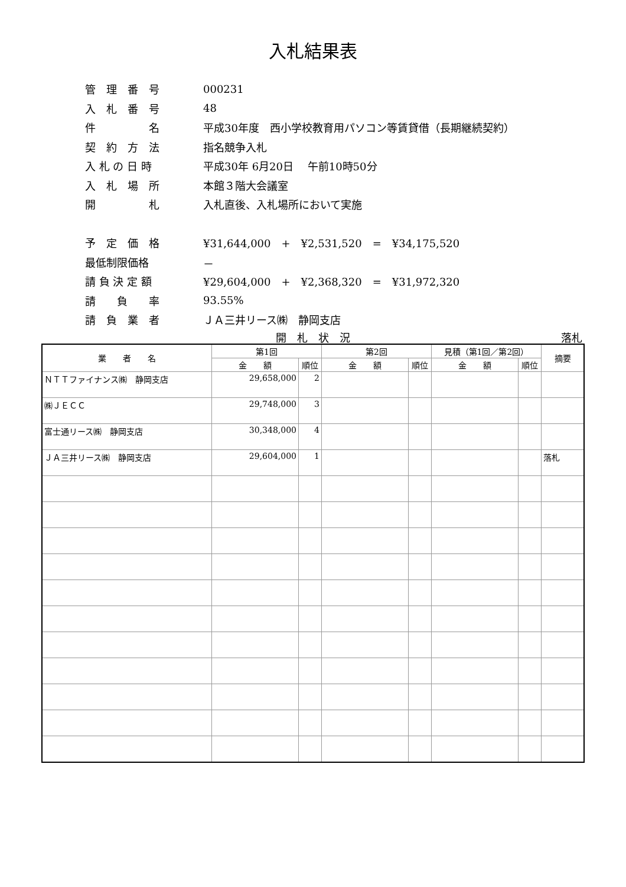入札結果表
管　理　番　号 000231
入　札　番　号 48
件　　　　　名 平成30年度　西小学校教育用パソコン等賃貸借（長期継続契約）
契　約　方　法 指名競争入札
入 札 の 日 時 平成30年 6月20日　 午前10時50分
入　札　場　所 本館３階大会議室
開　　　　　札 入札直後、入札場所において実施
予　定　価　格 ¥31,644,000　+　¥2,531,520　=　¥34,175,520
最低制限価格 －
請 負 決 定 額 ¥29,604,000　+　¥2,368,320　=　¥31,972,320
請　　負　　率 93.55%
請　負　業　者 ＪＡ三井リース㈱　静岡支店
開　札　状　況 落札
| 業 者 名 | 第1回 | | 第2回 | | 見積（第1回／第2回） | | 摘要 |
| --- | --- | --- | --- | --- | --- | --- | --- |
| | 金 額 | 順位 | 金 額 | 順位 | 金 額 | 順位 | |
| ＮＴＴファイナンス㈱ 静岡支店 | 29,658,000 | 2 | | | | | |
| ㈱ＪＥＣＣ | 29,748,000 | 3 | | | | | |
| 富士通リース㈱ 静岡支店 | 30,348,000 | 4 | | | | | |
| ＪＡ三井リース㈱ 静岡支店 | 29,604,000 | 1 | | | | | 落札 |